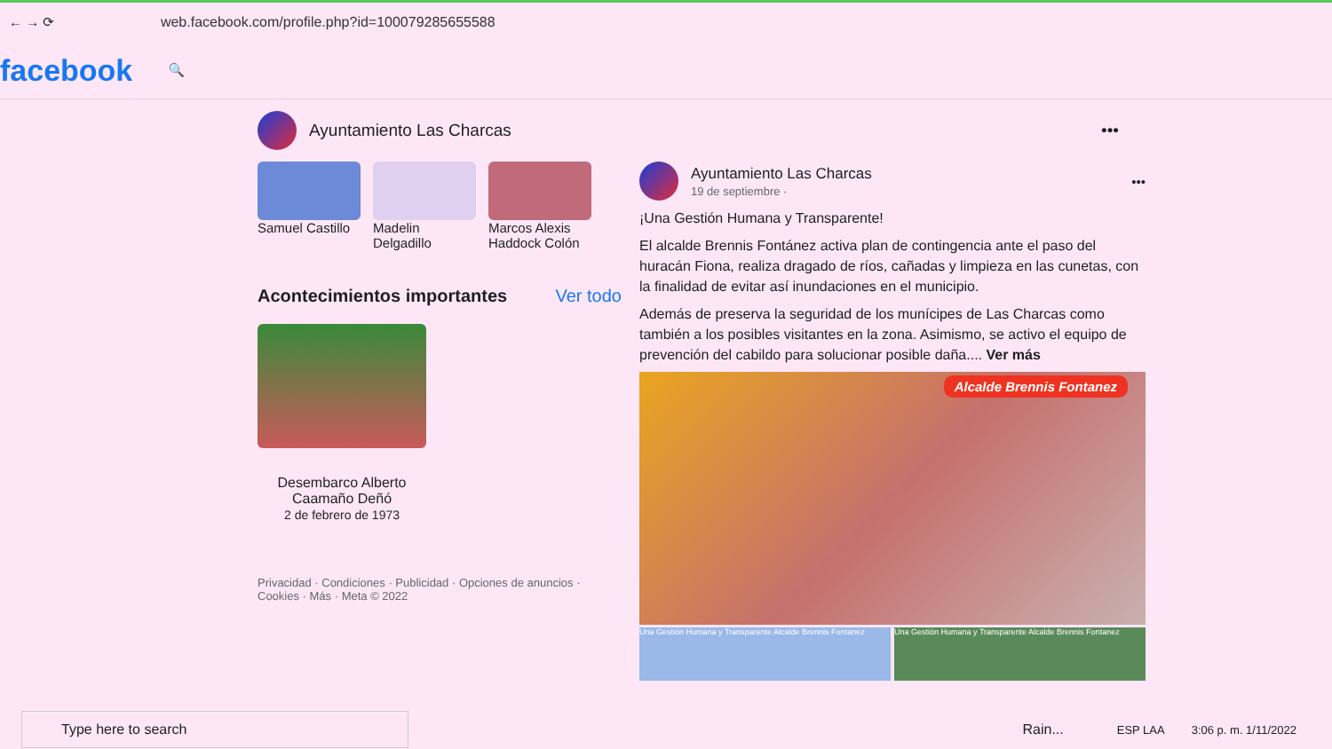← → ⟳
web.facebook.com/profile.php?id=100079285655588
facebook 🔍
Ayuntamiento Las Charcas •••
Samuel Castillo
Madelin Delgadillo
Marcos Alexis Haddock Colón
Acontecimientos importantes Ver todo
Desembarco Alberto Caamaño Deñó
2 de febrero de 1973
Privacidad · Condiciones · Publicidad · Opciones de anuncios · Cookies · Más · Meta © 2022
Ayuntamiento Las Charcas
19 de septiembre ·
•••
¡Una Gestión Humana y Transparente!
El alcalde Brennis Fontánez activa plan de contingencia ante el paso del huracán Fiona, realiza dragado de ríos, cañadas y limpieza en las cunetas, con la finalidad de evitar así inundaciones en el municipio.
Además de preserva la seguridad de los munícipes de Las Charcas como también a los posibles visitantes en la zona. Asimismo, se activo el equipo de prevención del cabildo para solucionar posible daña.... Ver más
Alcalde Brennis Fontanez
Una Gestión Humana y Transparente Alcalde Brennis Fontanez
Una Gestión Humana y Transparente Alcalde Brennis Fontanez
Type here to search
Rain... ESP LAA 3:06 p. m. 1/11/2022